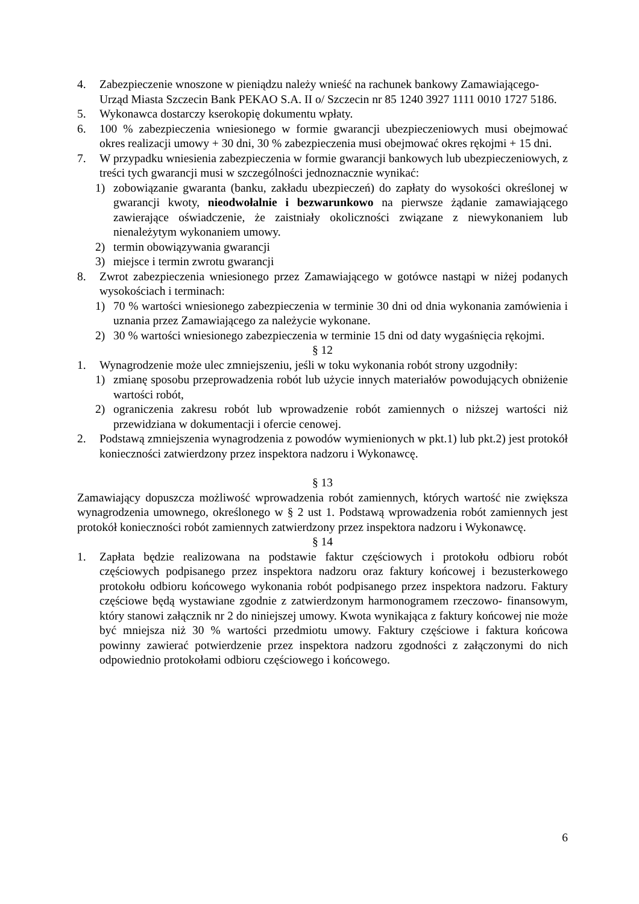4. Zabezpieczenie wnoszone w pieniądzu należy wnieść na rachunek bankowy Zamawiającego- Urząd Miasta Szczecin Bank PEKAO S.A. II o/ Szczecin nr 85 1240 3927 1111 0010 1727 5186.
5. Wykonawca dostarczy kserokopię dokumentu wpłaty.
6. 100 % zabezpieczenia wniesionego w formie gwarancji ubezpieczeniowych musi obejmować okres realizacji umowy + 30 dni, 30 % zabezpieczenia musi obejmować okres rękojmi + 15 dni.
7. W przypadku wniesienia zabezpieczenia w formie gwarancji bankowych lub ubezpieczeniowych, z treści tych gwarancji musi w szczególności jednoznacznie wynikać:
1) zobowiązanie gwaranta (banku, zakładu ubezpieczeń) do zapłaty do wysokości określonej w gwarancji kwoty, nieodwołalnie i bezwarunkowo na pierwsze żądanie zamawiającego zawierające oświadczenie, że zaistniały okoliczności związane z niewykonaniem lub nienależytym wykonaniem umowy.
2) termin obowiązywania gwarancji
3) miejsce i termin zwrotu gwarancji
8. Zwrot zabezpieczenia wniesionego przez Zamawiającego w gotówce nastąpi w niżej podanych wysokościach i terminach:
1) 70 % wartości wniesionego zabezpieczenia w terminie 30 dni od dnia wykonania zamówienia i uznania przez Zamawiającego za należycie wykonane.
2) 30 % wartości wniesionego zabezpieczenia w terminie 15 dni od daty wygaśnięcia rękojmi.
§ 12
1. Wynagrodzenie może ulec zmniejszeniu, jeśli w toku wykonania robót strony uzgodniły:
1) zmianę sposobu przeprowadzenia robót lub użycie innych materiałów powodujących obniżenie wartości robót,
2) ograniczenia zakresu robót lub wprowadzenie robót zamiennych o niższej wartości niż przewidziana w dokumentacji i ofercie cenowej.
2. Podstawą zmniejszenia wynagrodzenia z powodów wymienionych w pkt.1) lub pkt.2) jest protokół konieczności zatwierdzony przez inspektora nadzoru i Wykonawcę.
§ 13
Zamawiający dopuszcza możliwość wprowadzenia robót zamiennych, których wartość nie zwiększa wynagrodzenia umownego, określonego w § 2 ust 1. Podstawą wprowadzenia robót zamiennych jest protokół konieczności robót zamiennych zatwierdzony przez inspektora nadzoru i Wykonawcę.
§ 14
1. Zapłata będzie realizowana na podstawie faktur częściowych i protokołu odbioru robót częściowych podpisanego przez inspektora nadzoru oraz faktury końcowej i bezusterkowego protokołu odbioru końcowego wykonania robót podpisanego przez inspektora nadzoru. Faktury częściowe będą wystawiane zgodnie z zatwierdzonym harmonogramem rzeczowo- finansowym, który stanowi załącznik nr 2 do niniejszej umowy. Kwota wynikająca z faktury końcowej nie może być mniejsza niż 30 % wartości przedmiotu umowy. Faktury częściowe i faktura końcowa powinny zawierać potwierdzenie przez inspektora nadzoru zgodności z załączonymi do nich odpowiednio protokołami odbioru częściowego i końcowego.
6